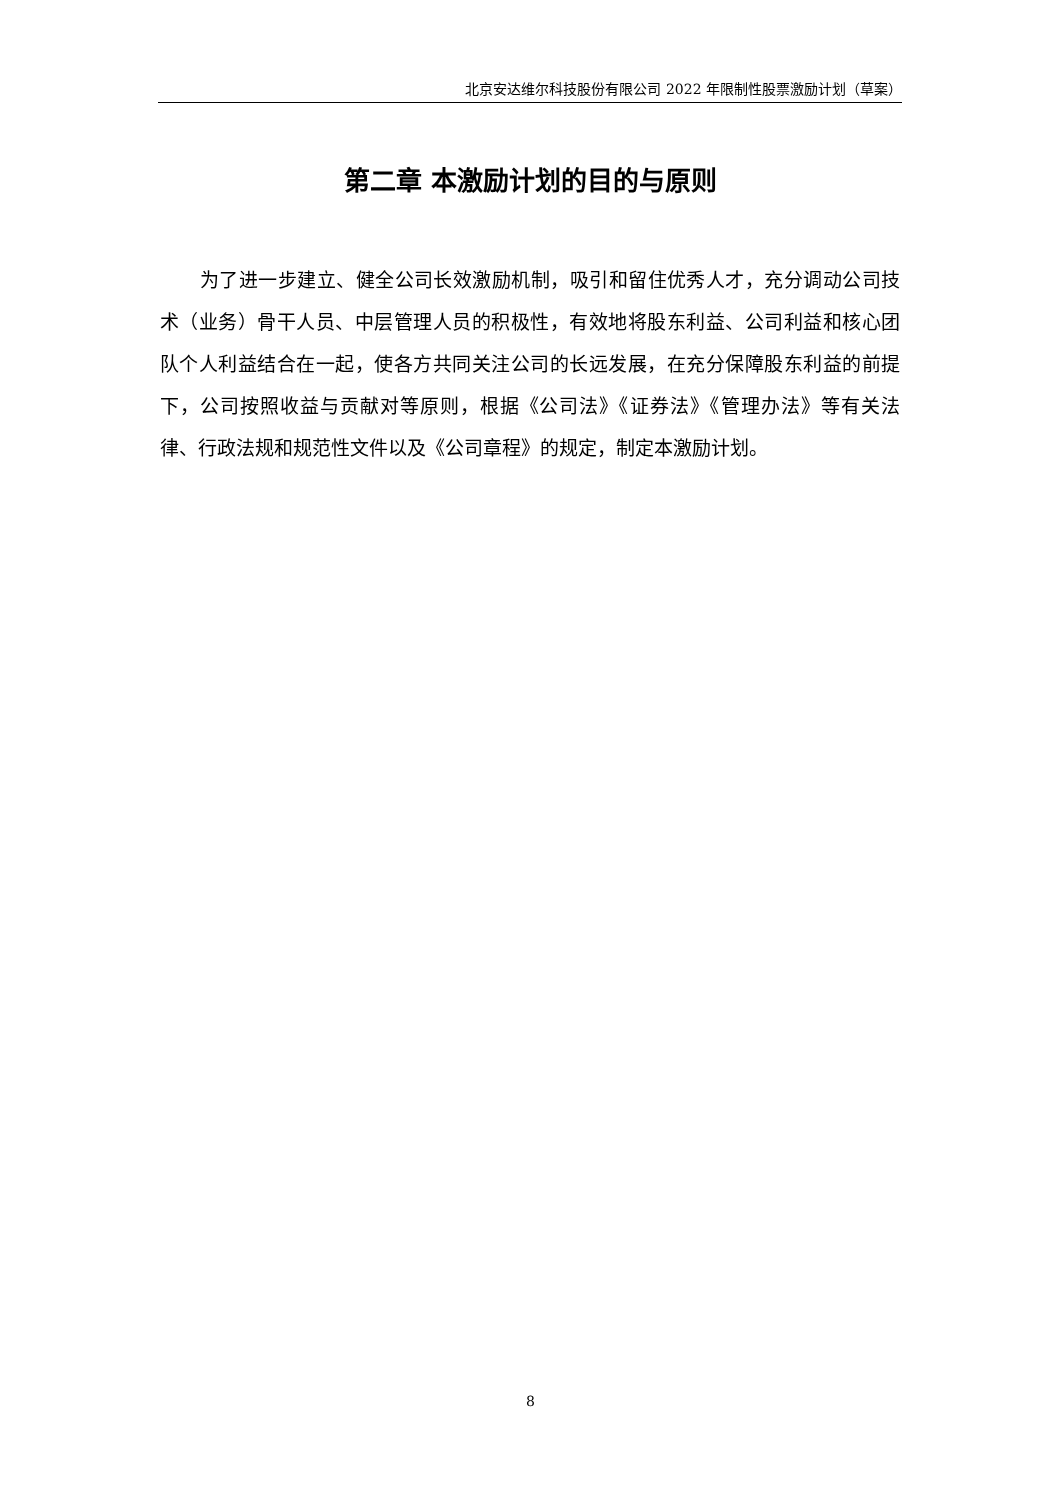北京安达维尔科技股份有限公司 2022 年限制性股票激励计划（草案）
第二章 本激励计划的目的与原则
为了进一步建立、健全公司长效激励机制，吸引和留住优秀人才，充分调动公司技术（业务）骨干人员、中层管理人员的积极性，有效地将股东利益、公司利益和核心团队个人利益结合在一起，使各方共同关注公司的长远发展，在充分保障股东利益的前提下，公司按照收益与贡献对等原则，根据《公司法》《证券法》《管理办法》等有关法律、行政法规和规范性文件以及《公司章程》的规定，制定本激励计划。
8